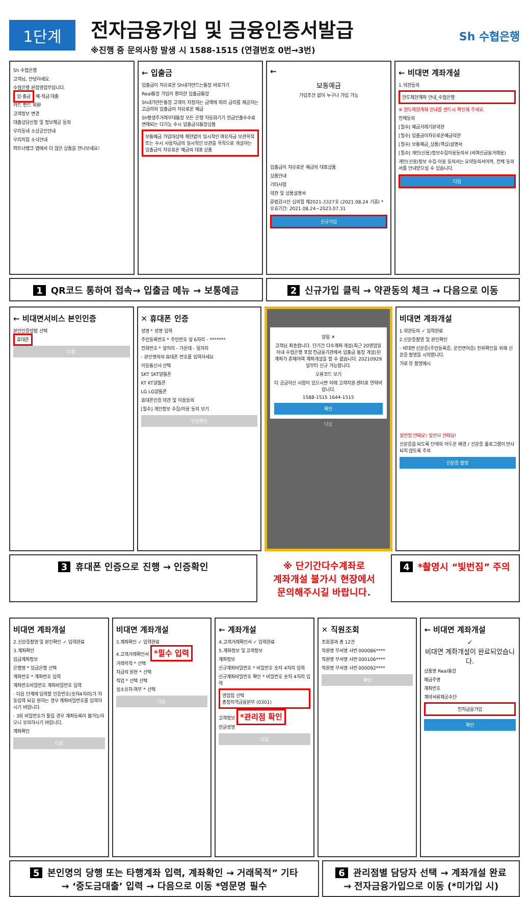1단계
전자금융가입 및 금융인증서발급
※진행 중 문의사항 발생 시 1588-1515 (연결번호 0번→3번)
Sh 수협은행
Sh 수협은행
고객님, 안녕하세요.
수협은행 본점영업부입니다.
입·출금 예·적금 대출
카드 펀드 외환
고객정보 변경
대출상담신청 및 정보제공 동의
우리동네 소상공인안내
우리지점 소식안내
파트너뱅크 앱에서 더 많은 상품을 만나보세요!
← 입출금
입출금이 자유로운 Sh내가만드는통장 바로가기
Real통장 가입이 편리한 입출금통장
Sh내가만든통장 고객이 지정하는 금액에 따라 금리를 제공하는 고금리의 입출금이 자유로운 예금
Sh평생주거래우대통장 모든 은행 자동화기기 현금인출수수료 면제되는 다기능 수시 입출금식통장상품
보통예금 가입대상에 제한없이 일시적인 여유자금 보관목적 또는 수시 사용자금의 일시적인 보관을 목적으로 개설하는 입출금이 자유로운 예금의 대표 상품
←
보통예금
가입조건 없이 누구나 가입 가능
입출금이 자유로운 예금의 대표상품
상품안내
기타사항
약관 및 상품설명서
준법감시인 심의필 제2021-3327호 (2021.08.24 기준) * 유효기간: 2021.08.24~2023.07.31
신규가입
← 비대면 계좌개설
1.약관동의
한도제한계좌 안내_수협은행
※ 한도제한계좌 안내를 반드시 확인해 주세요.
전체동의
[필수] 예금거래기본약관
[필수] 입출금이자유로운예금약관
[필수] 보통예금_상품(핵심)설명서
[필수] 개인(신용)정보수집이용동의서 (비여신금융거래용)
개인(신용)정보 수집·이용 동의서는 요약동의서이며, 전체 동의서를 안내받으실 수 있습니다.
다음
1 QR코드 통하여 접속→ 입출금 메뉴 → 보통예금
2 신규가입 클릭 → 약관동의 체크 → 다음으로 이동
← 비대면서비스 본인인증
본인인증방법 선택
휴대폰
다음
✕ 휴대폰 인증
성명 * 성명 입력
주민등록번호 * 주민번호 앞 6자리 - *******
전화번호 * 앞자리 - 가운데 - 뒷자리
- 본인명의의 휴대폰 번호를 입력하세요
이동통신사 선택
SKT SKT알뜰폰
KT KT알뜰폰
LG LG알뜰폰
휴대폰인증 약관 및 이용동의
[필수] 개인정보 수집/이용 동의 보기
인증확인
알림 ✕
고객님 죄송합니다. 단기간 다수계좌 개설(최근 20영업일 이내 수협은행 포함 전금융기관에서 입출금 통장 개설)된 계좌가 존재하여 계좌개설을 할 수 없습니다. 20210929일부터 신규 가능합니다.
오류코드 보기
더 궁금하신 사항이 있으시면 아래 고객지원 센터로 연락바랍니다.
1588-1515 1644-1515
확인
다음
비대면 계좌개설
1.약관동의 ✓ 입력완료
2.신분증촬영 및 본인확인
- 비대면 신분증(주민등록증, 운전면허증) 진위확인을 위해 신분증 촬영을 시작합니다.
가로 뷰 촬영예시
빛번짐 안돼요! 빛반사 안돼요!
신분증을 되도록 단색의 어두운 배경 / 신분증 홀로그램이 반사되지 않도록 주의
신분증 촬영
3 휴대폰 인증으로 진행 → 인증확인 ※ 단기간다수계좌로
계좌개설 불가시 현장에서
문의해주시길 바랍니다.
4 *촬영시 “빛번짐” 주의
비대면 계좌개설
2.신분증촬영 및 본인확인 ✓ 입력완료
3.계좌확인
입금계좌정보
은행명 * 입금은행 선택
계좌번호 * 계좌번호 입력
계좌번호비밀번호 계좌비밀번호 입력
· 다음 단계에 입력할 인증번호(숫자4자리)가 자동입력 되길 원하는 경우 계좌비밀번호를 입력하시기 바랍니다.
· 3회 비밀번호가 틀릴 경우 계좌동록이 불가능하오니 유의하시기 바랍니다.
계좌확인
다음
비대면 계좌개설
3.계좌확인 ✓ 입력완료
4.고객거래확인서 *필수 입력
거래목적 * 선택
자금의 원천 * 선택
직업 * 선택 선택
실소유자 여부 * 선택
다음
← 계좌개설
4.고객거래확인서 ✓ 입력완료
5.계좌정보 및 고객정보
계좌정보
신규계좌비밀번호 * 비밀번호 숫자 4자리 입력
신규계좌비밀번호 확인 * 비밀번호 숫자 4자리 입력
영업점 선택
총청지역금융본부 (0301)
고객정보 *관리점 확인
한글성명
다음
✕ 직원조회
조회결과 총 12건
직원명 부서명 사번 000086****
직원명 부서명 사번 000106****
직원명 부서명 사번 000092****
확인
← 비대면 계좌개설
✓
비대면 계좌개설이 완료되었습니다.
상품명 Real통장
예금주명
계좌번호
계약서류제공수단
전자금융가입
확인
5 본인명의 당행 또는 타행계좌 입력, 계좌확인 → 거래목적” 기타
→ ‘중도금대출’ 입력 → 다음으로 이동 *영문명 필수
6 관리점별 담당자 선택 → 계좌개설 완료
→ 전자금융가입으로 이동 (*미가입 시)